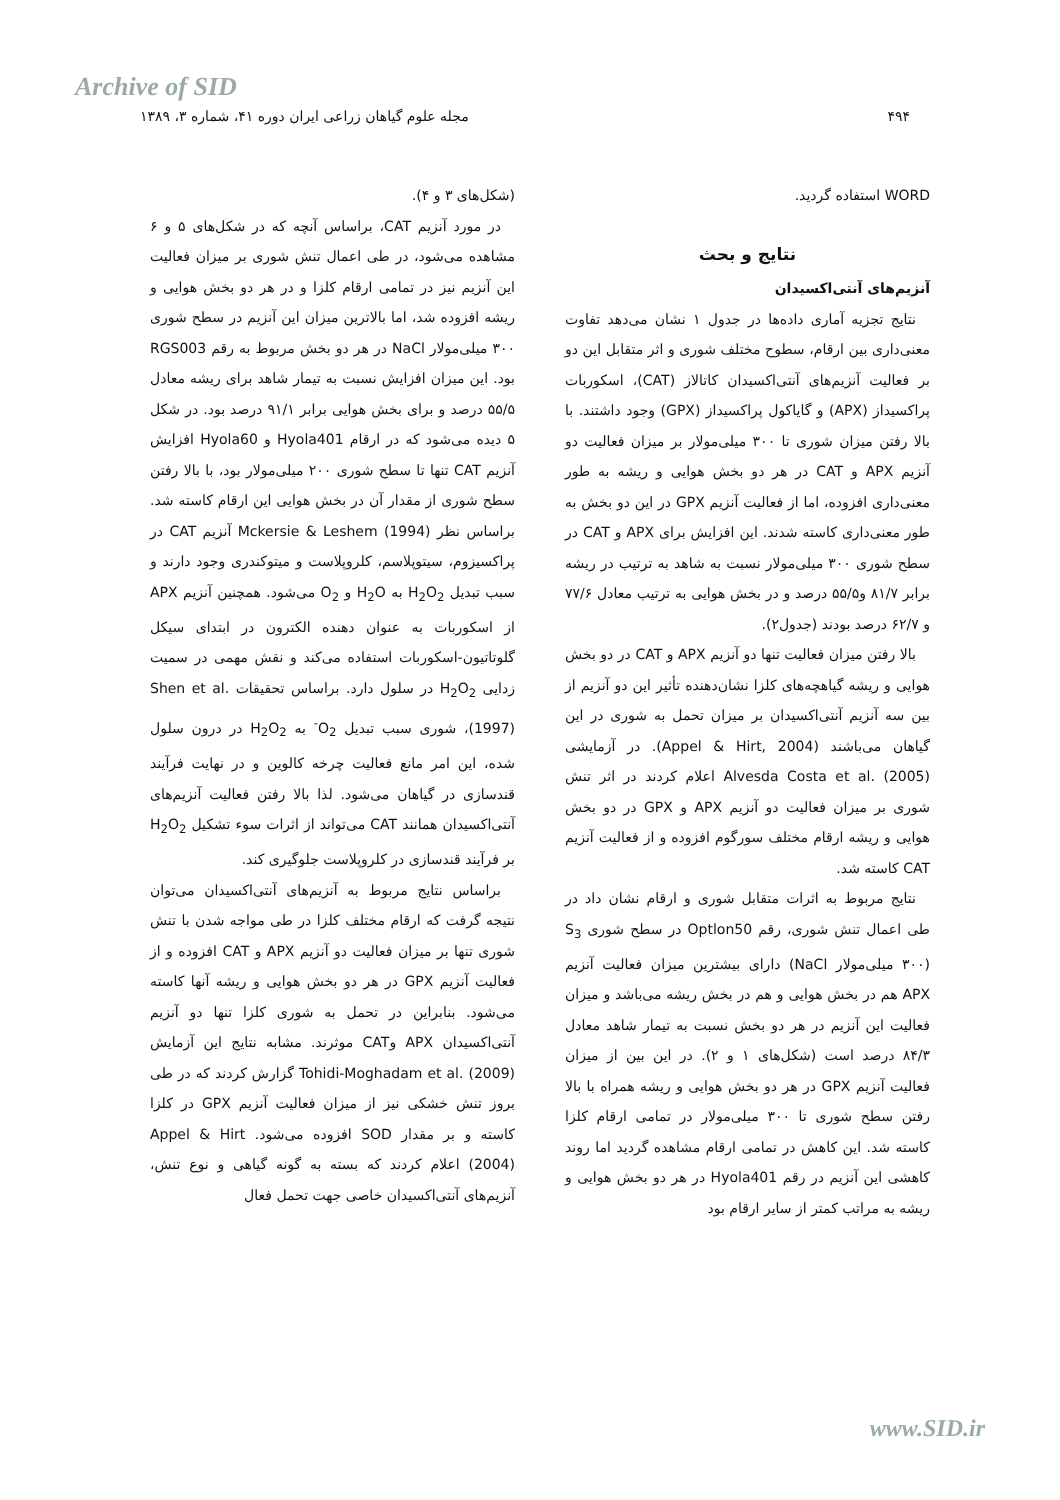Archive of SID
۴۹۴ مجله علوم گیاهان زراعی ایران دوره ۴۱، شماره ۳، ۱۳۸۹
WORD استفاده گردید.
نتایج و بحث
آنزیم‌های آنتی‌اکسیدان
نتایج تجزیه آماری داده‌ها در جدول ۱ نشان می‌دهد تفاوت معنی‌داری بین ارقام، سطوح مختلف شوری و اثر متقابل این دو بر فعالیت آنزیم‌های آنتی‌اکسیدان کاتالاز (CAT)، اسکوربات پراکسیداز (APX) و گایاکول پراکسیداز (GPX) وجود داشتند. با بالا رفتن میزان شوری تا ۳۰۰ میلی‌مولار بر میزان فعالیت دو آنزیم APX و CAT در هر دو بخش هوایی و ریشه به طور معنی‌داری افزوده، اما از فعالیت آنزیم GPX در این دو بخش به طور معنی‌داری کاسته شدند. این افزایش برای APX و CAT در سطح شوری ۳۰۰ میلی‌مولار نسبت به شاهد به ترتیب در ریشه برابر ۸۱/۷ و۵۵/۵ درصد و در بخش هوایی به ترتیب معادل ۷۷/۶ و ۶۲/۷ درصد بودند (جدول۲).
بالا رفتن میزان فعالیت تنها دو آنزیم APX و CAT در دو بخش هوایی و ریشه گیاهچه‌های کلزا نشان‌دهنده تأثیر این دو آنزیم از بین سه آنزیم آنتی‌اکسیدان بر میزان تحمل به شوری در این گیاهان می‌باشند (Appel & Hirt, 2004). در آزمایشی Alvesda Costa et al. (2005) اعلام کردند در اثر تنش شوری بر میزان فعالیت دو آنزیم APX و GPX در دو بخش هوایی و ریشه ارقام مختلف سورگوم افزوده و از فعالیت آنزیم CAT کاسته شد.
نتایج مربوط به اثرات متقابل شوری و ارقام نشان داد در طی اعمال تنش شوری، رقم Optlon50 در سطح شوری S<sub>3</sub> (۳۰۰ میلی‌مولار NaCl) دارای بیشترین میزان فعالیت آنزیم APX هم در بخش هوایی و هم در بخش ریشه می‌باشد و میزان فعالیت این آنزیم در هر دو بخش نسبت به تیمار شاهد معادل ۸۴/۳ درصد است (شکل‌های ۱ و ۲). در این بین از میزان فعالیت آنزیم GPX در هر دو بخش هوایی و ریشه همراه با بالا رفتن سطح شوری تا ۳۰۰ میلی‌مولار در تمامی ارقام کلزا کاسته شد. این کاهش در تمامی ارقام مشاهده گردید اما روند کاهشی این آنزیم در رقم Hyola401 در هر دو بخش هوایی و ریشه به مراتب کمتر از سایر ارقام بود
(شکل‌های ۳ و ۴).
در مورد آنزیم CAT، براساس آنچه که در شکل‌های ۵ و ۶ مشاهده می‌شود، در طی اعمال تنش شوری بر میزان فعالیت این آنزیم نیز در تمامی ارقام کلزا و در هر دو بخش هوایی و ریشه افزوده شد، اما بالاترین میزان این آنزیم در سطح شوری ۳۰۰ میلی‌مولار NaCl در هر دو بخش مربوط به رقم RGS003 بود. این میزان افزایش نسبت به تیمار شاهد برای ریشه معادل ۵۵/۵ درصد و برای بخش هوایی برابر ۹۱/۱ درصد بود. در شکل ۵ دیده می‌شود که در ارقام Hyola401 و Hyola60 افزایش آنزیم CAT تنها تا سطح شوری ۲۰۰ میلی‌مولار بود، با بالا رفتن سطح شوری از مقدار آن در بخش هوایی این ارقام کاسته شد. براساس نظر Mckersie & Leshem (1994) آنزیم CAT در پراکسیزوم، سیتوپلاسم، کلروپلاست و میتوکندری وجود دارند و سبب تبدیل H<sub>2</sub>O<sub>2</sub> به H<sub>2</sub>O و O<sub>2</sub> می‌شود. همچنین آنزیم APX از اسکوربات به عنوان دهنده الکترون در ابتدای سیکل گلوتاتیون-اسکوربات استفاده می‌کند و نقش مهمی در سمیت زدایی H<sub>2</sub>O<sub>2</sub> در سلول دارد. براساس تحقیقات Shen et al. (1997)، شوری سبب تبدیل O<sub>2</sub><sup>-</sup> به H<sub>2</sub>O<sub>2</sub> در درون سلول شده، این امر مانع فعالیت چرخه کالوین و در نهایت فرآیند قندسازی در گیاهان می‌شود. لذا بالا رفتن فعالیت آنزیم‌های آنتی‌اکسیدان همانند CAT می‌تواند از اثرات سوء تشکیل H<sub>2</sub>O<sub>2</sub> بر فرآیند قندسازی در کلروپلاست جلوگیری کند.
براساس نتایج مربوط به آنزیم‌های آنتی‌اکسیدان می‌توان نتیجه گرفت که ارقام مختلف کلزا در طی مواجه شدن با تنش شوری تنها بر میزان فعالیت دو آنزیم APX و CAT افزوده و از فعالیت آنزیم GPX در هر دو بخش هوایی و ریشه آنها کاسته می‌شود. بنابراین در تحمل به شوری کلزا تنها دو آنزیم آنتی‌اکسیدان APX وCAT موثرند. مشابه نتایج این آزمایش Tohidi-Moghadam et al. (2009) گزارش کردند که در طی بروز تنش خشکی نیز از میزان فعالیت آنزیم GPX در کلزا کاسته و بر مقدار SOD افزوده می‌شود. Appel & Hirt (2004) اعلام کردند که بسته به گونه گیاهی و نوع تنش، آنزیم‌های آنتی‌اکسیدان خاصی جهت تحمل فعال
www.SID.ir